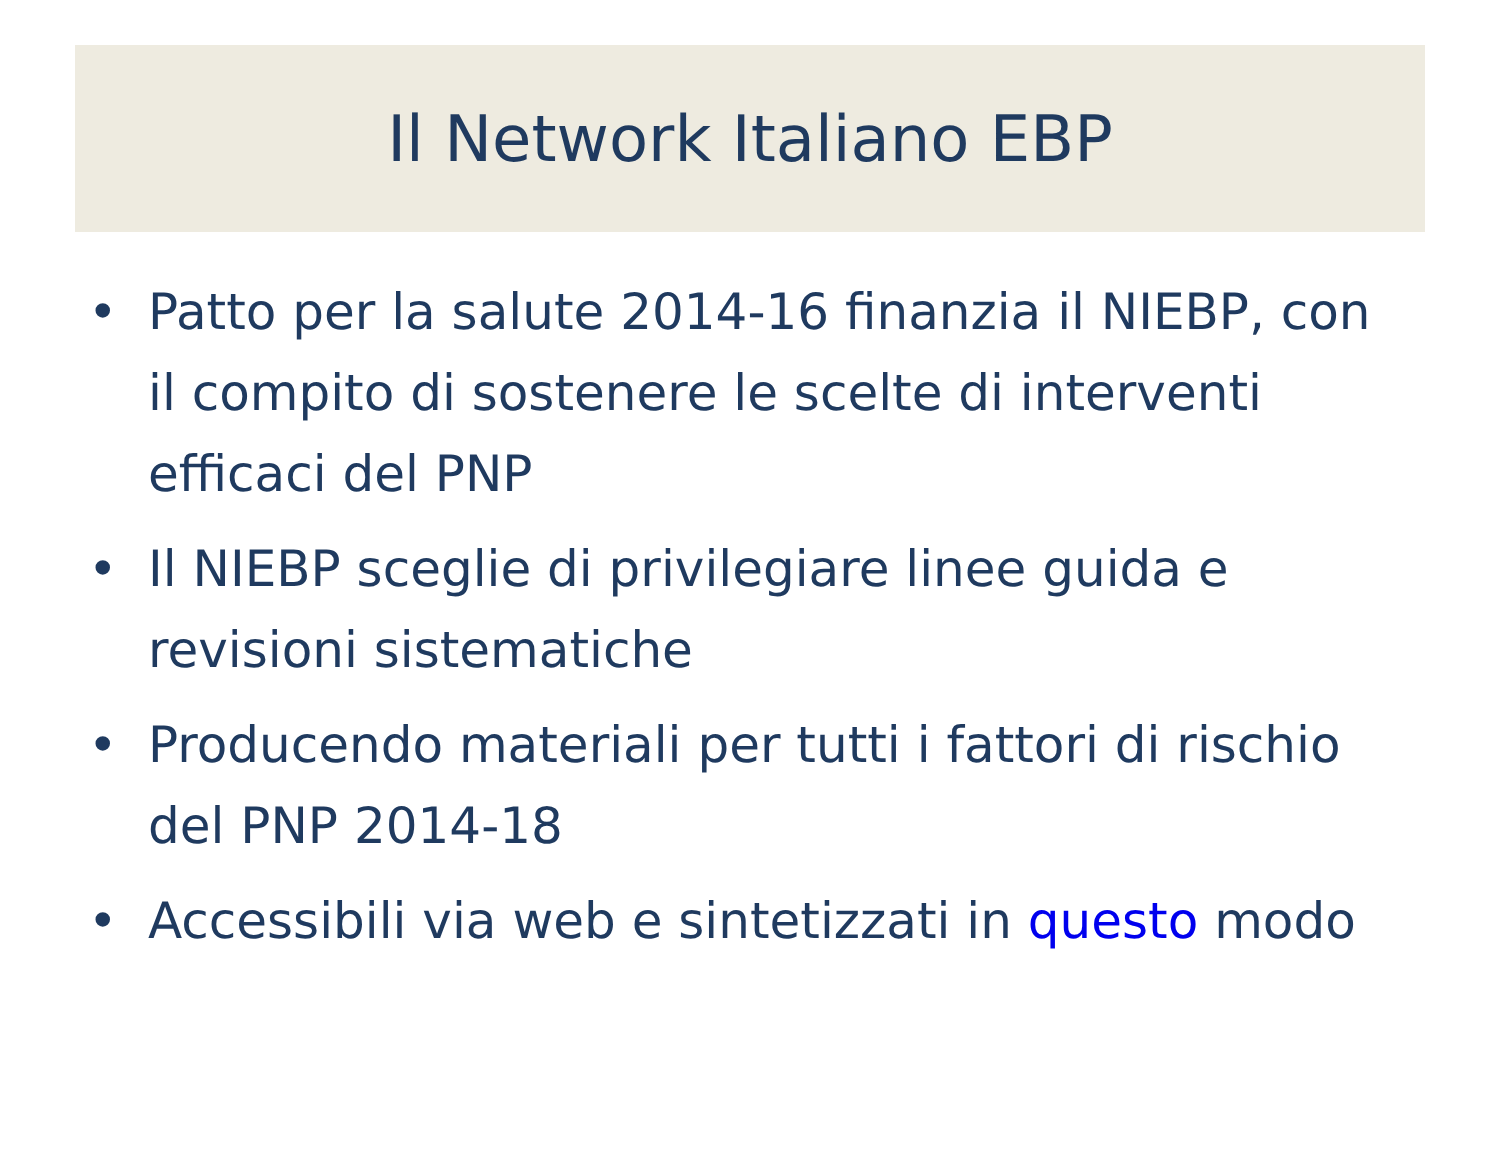Il Network Italiano EBP
• Patto per la salute 2014-16 finanzia il NIEBP, con il compito di sostenere le scelte di interventi efficaci del PNP
• Il NIEBP sceglie di privilegiare linee guida e revisioni sistematiche
• Producendo materiali per tutti i fattori di rischio del PNP 2014-18
• Accessibili via web e sintetizzati in questo modo